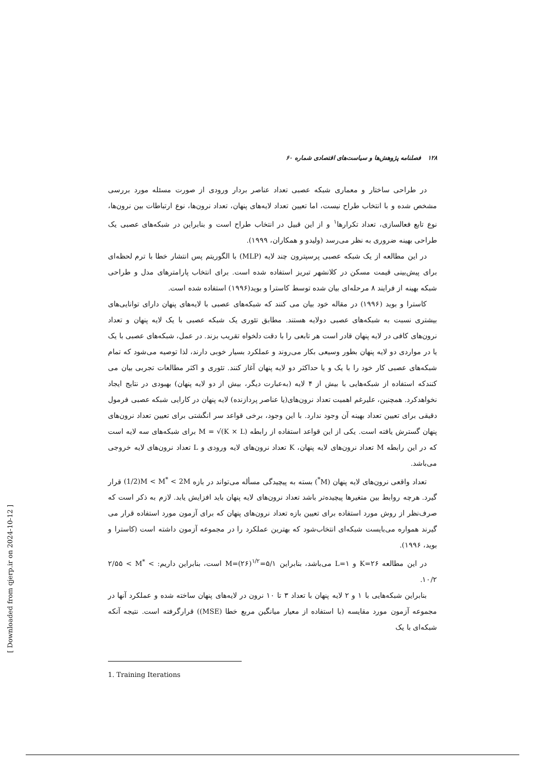۱۲۸ فصلنامه پژوهش‌ها و سیاست‌های اقتصادی شماره ۶۰
در طراحی ساختار و معماری شبکه عصبی تعداد عناصر بردار ورودی از صورت مسئله مورد بررسی مشخص شده و با انتخاب طراح نیست، اما تعیین تعداد لایه‌های پنهان، تعداد نرون‌ها، نوع ارتباطات بین نرون‌ها، نوع تابع فعالسازی، تعداد تکرارها<sup>۱</sup> و از این قبیل در انتخاب طراح است و بنابراین در شبکه‌های عصبی یک طراحی بهینه ضروری به نظر می‌رسد (ولیدو و همکاران، ۱۹۹۹).
در این مطالعه از یک شبکه عصبی پرسپترون چند لایه (MLP) با الگوریتم پس انتشار خطا با ترم لحظه‌ای برای پیش‌بینی قیمت مسکن در کلانشهر تبریز استفاده شده است. برای انتخاب پارامترهای مدل و طراحی شبکه بهینه از فرایند ۸ مرحله‌ای بیان شده توسط کاسترا و بوید(۱۹۹۶) استفاده شده است.
کاسترا و بوید (۱۹۹۶) در مقاله خود بیان می کنند که شبکه‌های عصبی با لایه‌های پنهان دارای توانایی‌های بیشتری نسبت به شبکه‌های عصبی دولایه هستند. مطابق تئوری یک شبکه عصبی با یک لایه پنهان و تعداد نرون‌های کافی در لایه پنهان قادر است هر تابعی را با دقت دلخواه تقریب بزند. در عمل، شبکه‌های عصبی با یک یا در مواردی دو لایه پنهان بطور وسیعی بکار می‌روند و عملکرد بسیار خوبی دارند، لذا توصیه می‌شود که تمام شبکه‌های عصبی کار خود را با یک و یا حداکثر دو لایه پنهان آغاز کنند. تئوری و اکثر مطالعات تجربی بیان می کنندکه استفاده از شبکه‌هایی با بیش از ۴ لایه (به‌عبارت دیگر، بیش از دو لایه پنهان) بهبودی در نتایج ایجاد نخواهدکرد. همچنین، علیرغم اهمیت تعداد نرون‌های(یا عناصر پردازنده) لایه پنهان در کارایی شبکه عصبی فرمول دقیقی برای تعیین تعداد بهینه آن وجود ندارد. با این وجود، برخی قواعد سر انگشتی برای تعیین تعداد نرون‌های پنهان گسترش یافته است. یکی از این قواعد استفاده از رابطه M = √(K × L) برای شبکه‌های سه لایه است که در این رابطه M تعداد نرون‌های لایه پنهان، K تعداد نرون‌های لایه ورودی و L تعداد نرون‌های لایه خروجی می‌باشد.
تعداد واقعی نرون‌های لایه پنهان (M<sup>*</sup>) بسته به پیچیدگی مسأله می‌تواند در بازه (1/2)M < M<sup>*</sup> < 2M قرار گیرد. هرچه روابط بین متغیرها پیچیده‌تر باشد تعداد نرون‌های لایه پنهان باید افزایش یابد. لازم به ذکر است که صرف‌نظر از روش مورد استفاده برای تعیین بازه تعداد نرون‌های پنهان که برای آزمون مورد استفاده قرار می گیرند همواره می‌بایست شبکه‌ای انتخاب‌شود که بهترین عملکرد را در مجموعه آزمون داشته است (کاسترا و بوید، ۱۹۹۶).
در این مطالعه ۲۶=K و ۱=L می‌باشد، بنابراین ۵/۱=<sup>۱/۲</sup>(۲۶)=M است، بنابراین داریم: ۲/۵۵ < M<sup>*</sup> < ۱۰/۲.
بنابراین شبکه‌هایی با ۱ و ۲ لایه پنهان با تعداد ۳ تا ۱۰ نرون در لایه‌های پنهان ساخته شده و عملکرد آنها در مجموعه آزمون مورد مقایسه (با استفاده از معیار میانگین مربع خطا (MSE)) قرارگرفته است. نتیجه آنکه شبکه‌ای با یک
1. Training Iterations
[ Downloaded from qjerp.ir on 2024-10-12 ]